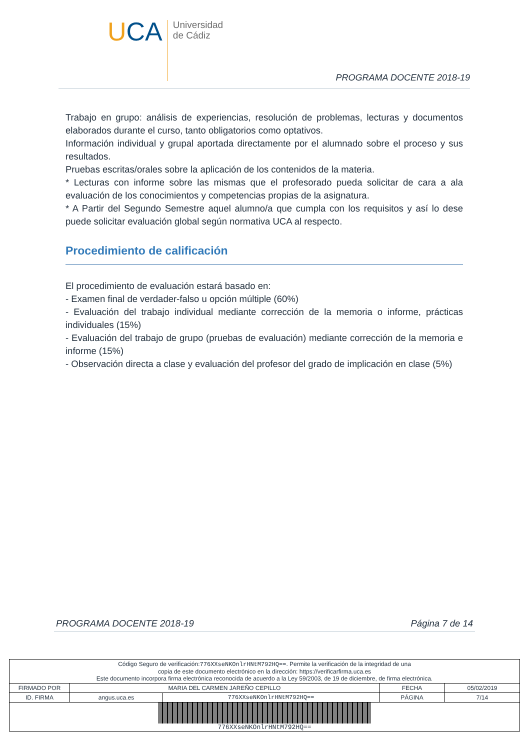UCA
Universidad
de Cádiz
PROGRAMA DOCENTE 2018-19
Trabajo en grupo: análisis de experiencias, resolución de problemas, lecturas y documentos elaborados durante el curso, tanto obligatorios como optativos.
Información individual y grupal aportada directamente por el alumnado sobre el proceso y sus resultados.
Pruebas escritas/orales sobre la aplicación de los contenidos de la materia.
* Lecturas con informe sobre las mismas que el profesorado pueda solicitar de cara a ala evaluación de los conocimientos y competencias propias de la asignatura.
* A Partir del Segundo Semestre aquel alumno/a que cumpla con los requisitos y así lo dese puede solicitar evaluación global según normativa UCA al respecto.
Procedimiento de calificación
El procedimiento de evaluación estará basado en:
- Examen final de verdader-falso u opción múltiple (60%)
- Evaluación del trabajo individual mediante corrección de la memoria o informe, prácticas individuales (15%)
- Evaluación del trabajo de grupo (pruebas de evaluación) mediante corrección de la memoria e informe (15%)
- Observación directa a clase y evaluación del profesor del grado de implicación en clase (5%)
PROGRAMA DOCENTE 2018-19 Página 7 de 14
| Código Seguro de verificación: 776XXseNKOnlrHNtM792HQ== . Permite la verificación de la integridad de una copia de este documento electrónico en la dirección: https://verificarfirma.uca.es Este documento incorpora firma electrónica reconocida de acuerdo a la Ley 59/2003, de 19 de diciembre, de firma electrónica. | | | | |
| FIRMADO POR | MARIA DEL CARMEN JAREÑO CEPILLO | | FECHA | 05/02/2019 |
| ID. FIRMA | angus.uca.es | 776XXseNKOnlrHNtM792HQ== | PÁGINA | 7/14 |
| 776XXseNKOnlrHNtM792HQ== | | | | |